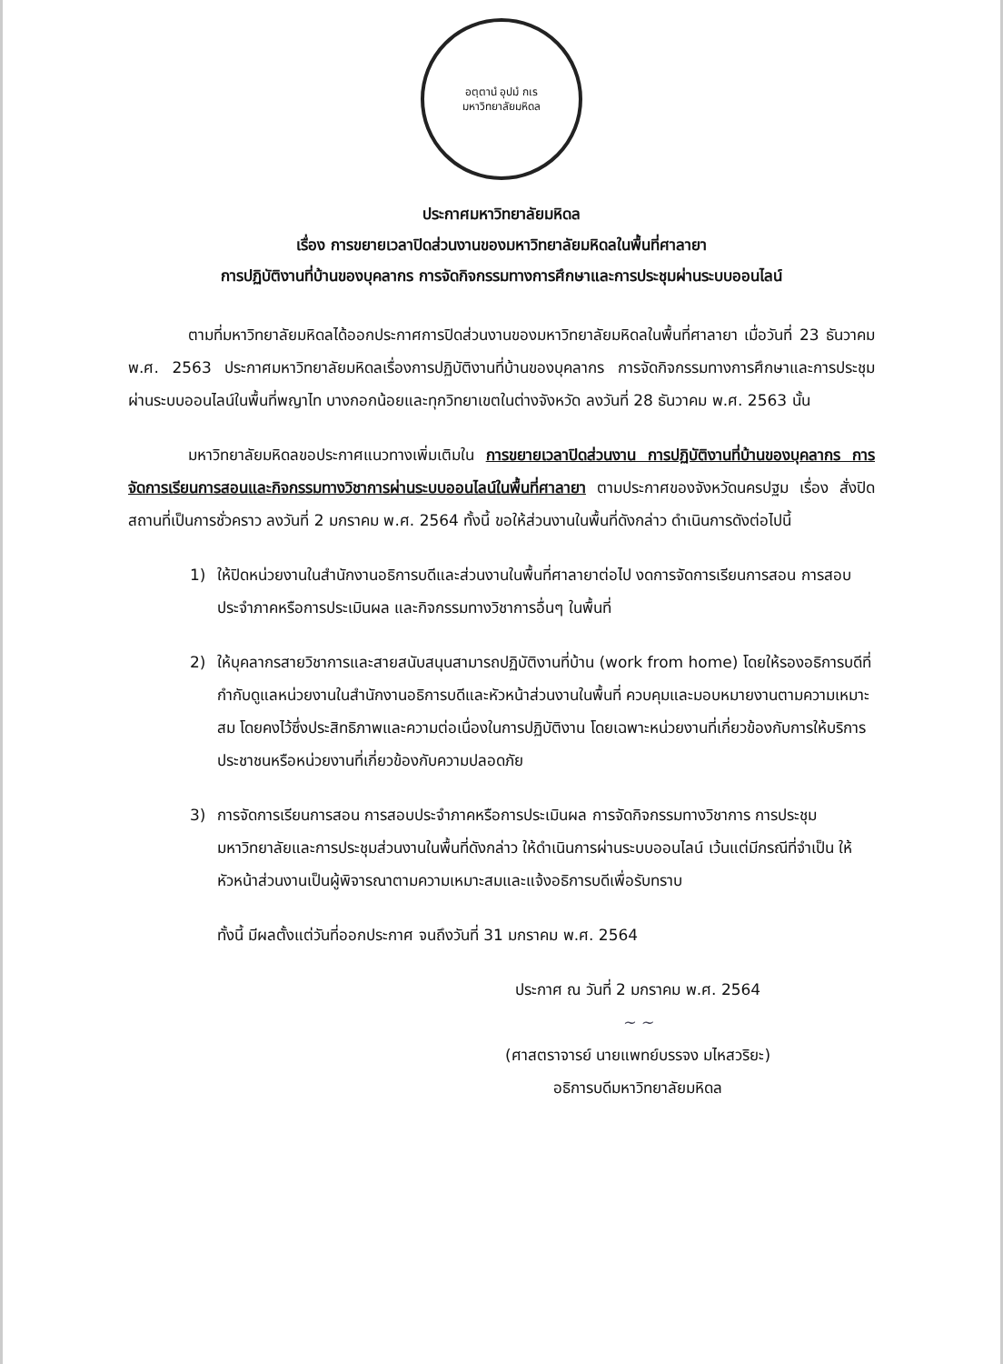อตฺตานํ อุปมํ กเร
มหาวิทยาลัยมหิดล
ประกาศมหาวิทยาลัยมหิดล
เรื่อง การขยายเวลาปิดส่วนงานของมหาวิทยาลัยมหิดลในพื้นที่ศาลายา
การปฏิบัติงานที่บ้านของบุคลากร การจัดกิจกรรมทางการศึกษาและการประชุมผ่านระบบออนไลน์
ตามที่มหาวิทยาลัยมหิดลได้ออกประกาศการปิดส่วนงานของมหาวิทยาลัยมหิดลในพื้นที่ศาลายา เมื่อวันที่ 23 ธันวาคม พ.ศ. 2563 ประกาศมหาวิทยาลัยมหิดลเรื่องการปฏิบัติงานที่บ้านของบุคลากร การจัดกิจกรรมทางการศึกษาและการประชุมผ่านระบบออนไลน์ในพื้นที่พญาไท บางกอกน้อยและทุกวิทยาเขตในต่างจังหวัด ลงวันที่ 28 ธันวาคม พ.ศ. 2563 นั้น
มหาวิทยาลัยมหิดลขอประกาศแนวทางเพิ่มเติมใน การขยายเวลาปิดส่วนงาน การปฏิบัติงานที่บ้านของบุคลากร การจัดการเรียนการสอนและกิจกรรมทางวิชาการผ่านระบบออนไลน์ในพื้นที่ศาลายา ตามประกาศของจังหวัดนครปฐม เรื่อง สั่งปิดสถานที่เป็นการชั่วคราว ลงวันที่ 2 มกราคม พ.ศ. 2564 ทั้งนี้ ขอให้ส่วนงานในพื้นที่ดังกล่าว ดำเนินการดังต่อไปนี้
1) ให้ปิดหน่วยงานในสำนักงานอธิการบดีและส่วนงานในพื้นที่ศาลายาต่อไป งดการจัดการเรียนการสอน การสอบประจำภาคหรือการประเมินผล และกิจกรรมทางวิชาการอื่นๆ ในพื้นที่
2) ให้บุคลากรสายวิชาการและสายสนับสนุนสามารถปฏิบัติงานที่บ้าน (work from home) โดยให้รองอธิการบดีที่กำกับดูแลหน่วยงานในสำนักงานอธิการบดีและหัวหน้าส่วนงานในพื้นที่ ควบคุมและมอบหมายงานตามความเหมาะสม โดยคงไว้ซึ่งประสิทธิภาพและความต่อเนื่องในการปฏิบัติงาน โดยเฉพาะหน่วยงานที่เกี่ยวข้องกับการให้บริการประชาชนหรือหน่วยงานที่เกี่ยวข้องกับความปลอดภัย
3) การจัดการเรียนการสอน การสอบประจำภาคหรือการประเมินผล การจัดกิจกรรมทางวิชาการ การประชุมมหาวิทยาลัยและการประชุมส่วนงานในพื้นที่ดังกล่าว ให้ดำเนินการผ่านระบบออนไลน์ เว้นแต่มีกรณีที่จำเป็น ให้หัวหน้าส่วนงานเป็นผู้พิจารณาตามความเหมาะสมและแจ้งอธิการบดีเพื่อรับทราบ
ทั้งนี้ มีผลตั้งแต่วันที่ออกประกาศ จนถึงวันที่ 31 มกราคม พ.ศ. 2564
ประกาศ ณ วันที่ 2 มกราคม พ.ศ. 2564
~ ~
(ศาสตราจารย์ นายแพทย์บรรจง มไหสวริยะ)
อธิการบดีมหาวิทยาลัยมหิดล